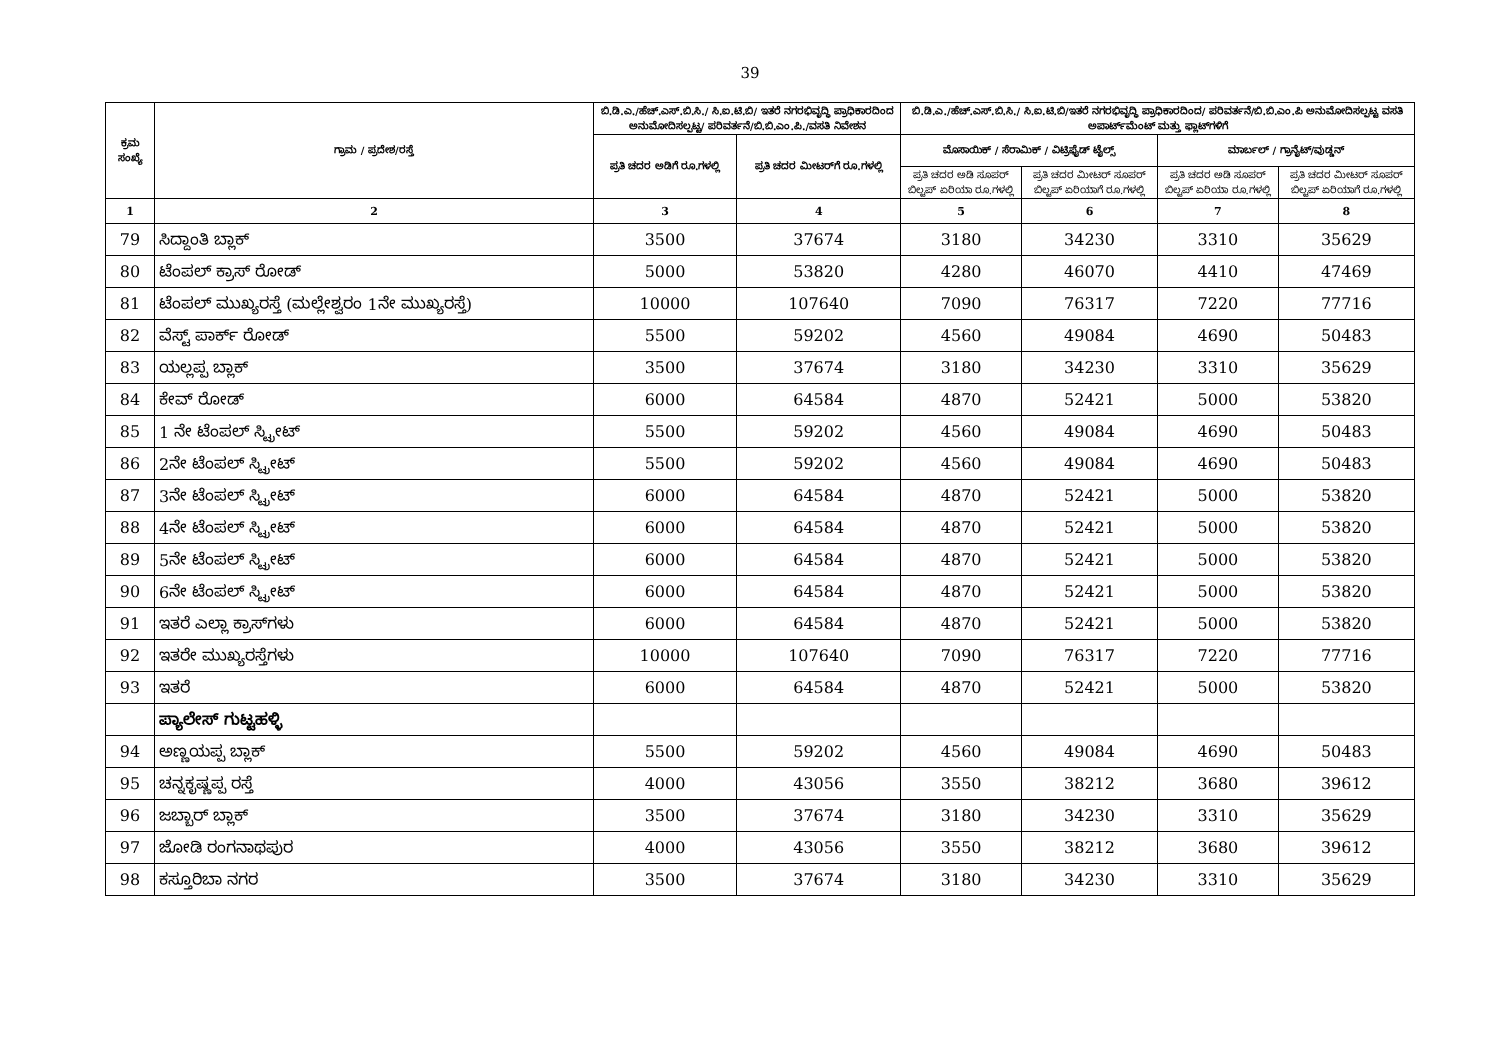39
| ಕ್ರಮ ಸಂಖ್ಯೆ | ಗ್ರಾಮ / ಪ್ರದೇಶ/ರಸ್ತೆ | ಬಿ.ಡಿ.ಎ./ಹೆಚ್.ಎಸ್.ಬಿ.ಸಿ./ ಸಿ.ಐ.ಟಿ.ಬಿ/ ಇತರೆ ನಗರಭಿವೃದ್ಧಿ ಪ್ರಾಧಿಕಾರದಿಂದ ಅನುಮೋದಿಸಲ್ಪಟ್ಟ/ ಪರಿವರ್ತನೆ/ಬಿ.ಬಿ.ಎಂ.ಪಿ./ವಸತಿ ನಿವೇಶನ | | ಬಿ.ಡಿ.ಎ./ಹೆಚ್.ಎಸ್.ಬಿ.ಸಿ./ ಸಿ.ಐ.ಟಿ.ಬಿ/ಇತರೆ ನಗರಭಿವೃದ್ಧಿ ಪ್ರಾಧಿಕಾರದಿಂದ/ ಪರಿವರ್ತನೆ/ಬಿ.ಬಿ.ಎಂ.ಪಿ ಅನುಮೋದಿಸಲ್ಪಟ್ಟ ವಸತಿ ಅಪಾರ್ಟ್‌ಮೆಂಟ್ ಮತ್ತು ಫ್ಲಾಟ್‌ಗಳಿಗೆ | | | |
| --- | --- | --- | --- | --- | --- | --- | --- |
| | | ಪ್ರತಿ ಚದರ ಅಡಿಗೆ ರೂ.ಗಳಲ್ಲಿ | ಪ್ರತಿ ಚದರ ಮೀಟರ್‌ಗೆ ರೂ.ಗಳಲ್ಲಿ | ಮೊಸಾಯಿಕ್ / ಸೆರಾಮಿಕ್ / ವಿಟ್ರಿಫೈಡ್ ಟೈಲ್ಸ್ | | ಮಾರ್ಬಲ್ / ಗ್ರಾನೈಟ್/ವುಡ್ಡನ್ | |
| | | | | ಪ್ರತಿ ಚದರ ಅಡಿ ಸೂಪರ್ ಬಿಲ್ಟಪ್ ಏರಿಯಾ ರೂ.ಗಳಲ್ಲಿ | ಪ್ರತಿ ಚದರ ಮೀಟರ್ ಸೂಪರ್ ಬಿಲ್ಟಪ್ ಏರಿಯಾಗೆ ರೂ.ಗಳಲ್ಲಿ | ಪ್ರತಿ ಚದರ ಅಡಿ ಸೂಪರ್ ಬಿಲ್ಟಪ್ ಏರಿಯಾ ರೂ.ಗಳಲ್ಲಿ | ಪ್ರತಿ ಚದರ ಮೀಟರ್ ಸೂಪರ್ ಬಿಲ್ಟಪ್ ಏರಿಯಾಗೆ ರೂ.ಗಳಲ್ಲಿ |
| 1 | 2 | 3 | 4 | 5 | 6 | 7 | 8 |
| 79 | ಸಿದ್ದಾಂತಿ ಬ್ಲಾಕ್ | 3500 | 37674 | 3180 | 34230 | 3310 | 35629 |
| 80 | ಟೆಂಪಲ್ ಕ್ರಾಸ್ ರೋಡ್ | 5000 | 53820 | 4280 | 46070 | 4410 | 47469 |
| 81 | ಟೆಂಪಲ್ ಮುಖ್ಯರಸ್ತೆ (ಮಲ್ಲೇಶ್ವರಂ 1ನೇ ಮುಖ್ಯರಸ್ತೆ) | 10000 | 107640 | 7090 | 76317 | 7220 | 77716 |
| 82 | ವೆಸ್ಟ್ ಪಾರ್ಕ್ ರೋಡ್ | 5500 | 59202 | 4560 | 49084 | 4690 | 50483 |
| 83 | ಯಲ್ಲಪ್ಪ ಬ್ಲಾಕ್ | 3500 | 37674 | 3180 | 34230 | 3310 | 35629 |
| 84 | ಕೇವ್ ರೋಡ್ | 6000 | 64584 | 4870 | 52421 | 5000 | 53820 |
| 85 | 1 ನೇ ಟೆಂಪಲ್ ಸ್ಟ್ರೀಟ್ | 5500 | 59202 | 4560 | 49084 | 4690 | 50483 |
| 86 | 2ನೇ ಟೆಂಪಲ್ ಸ್ಟ್ರೀಟ್ | 5500 | 59202 | 4560 | 49084 | 4690 | 50483 |
| 87 | 3ನೇ ಟೆಂಪಲ್ ಸ್ಟ್ರೀಟ್ | 6000 | 64584 | 4870 | 52421 | 5000 | 53820 |
| 88 | 4ನೇ ಟೆಂಪಲ್ ಸ್ಟ್ರೀಟ್ | 6000 | 64584 | 4870 | 52421 | 5000 | 53820 |
| 89 | 5ನೇ ಟೆಂಪಲ್ ಸ್ಟ್ರೀಟ್ | 6000 | 64584 | 4870 | 52421 | 5000 | 53820 |
| 90 | 6ನೇ ಟೆಂಪಲ್ ಸ್ಟ್ರೀಟ್ | 6000 | 64584 | 4870 | 52421 | 5000 | 53820 |
| 91 | ಇತರೆ ಎಲ್ಲಾ ಕ್ರಾಸ್‌ಗಳು | 6000 | 64584 | 4870 | 52421 | 5000 | 53820 |
| 92 | ಇತರೇ ಮುಖ್ಯರಸ್ತೆಗಳು | 10000 | 107640 | 7090 | 76317 | 7220 | 77716 |
| 93 | ಇತರೆ | 6000 | 64584 | 4870 | 52421 | 5000 | 53820 |
| | ಪ್ಯಾಲೇಸ್ ಗುಟ್ಟಹಳ್ಳಿ | | | | | | |
| 94 | ಅಣ್ಣಯಪ್ಪ ಬ್ಲಾಕ್ | 5500 | 59202 | 4560 | 49084 | 4690 | 50483 |
| 95 | ಚನ್ನಕೃಷ್ಣಪ್ಪ ರಸ್ತೆ | 4000 | 43056 | 3550 | 38212 | 3680 | 39612 |
| 96 | ಜಬ್ಬಾರ್ ಬ್ಲಾಕ್ | 3500 | 37674 | 3180 | 34230 | 3310 | 35629 |
| 97 | ಜೋಡಿ ರಂಗನಾಥಪುರ | 4000 | 43056 | 3550 | 38212 | 3680 | 39612 |
| 98 | ಕಸ್ತೂರಿಬಾ ನಗರ | 3500 | 37674 | 3180 | 34230 | 3310 | 35629 |